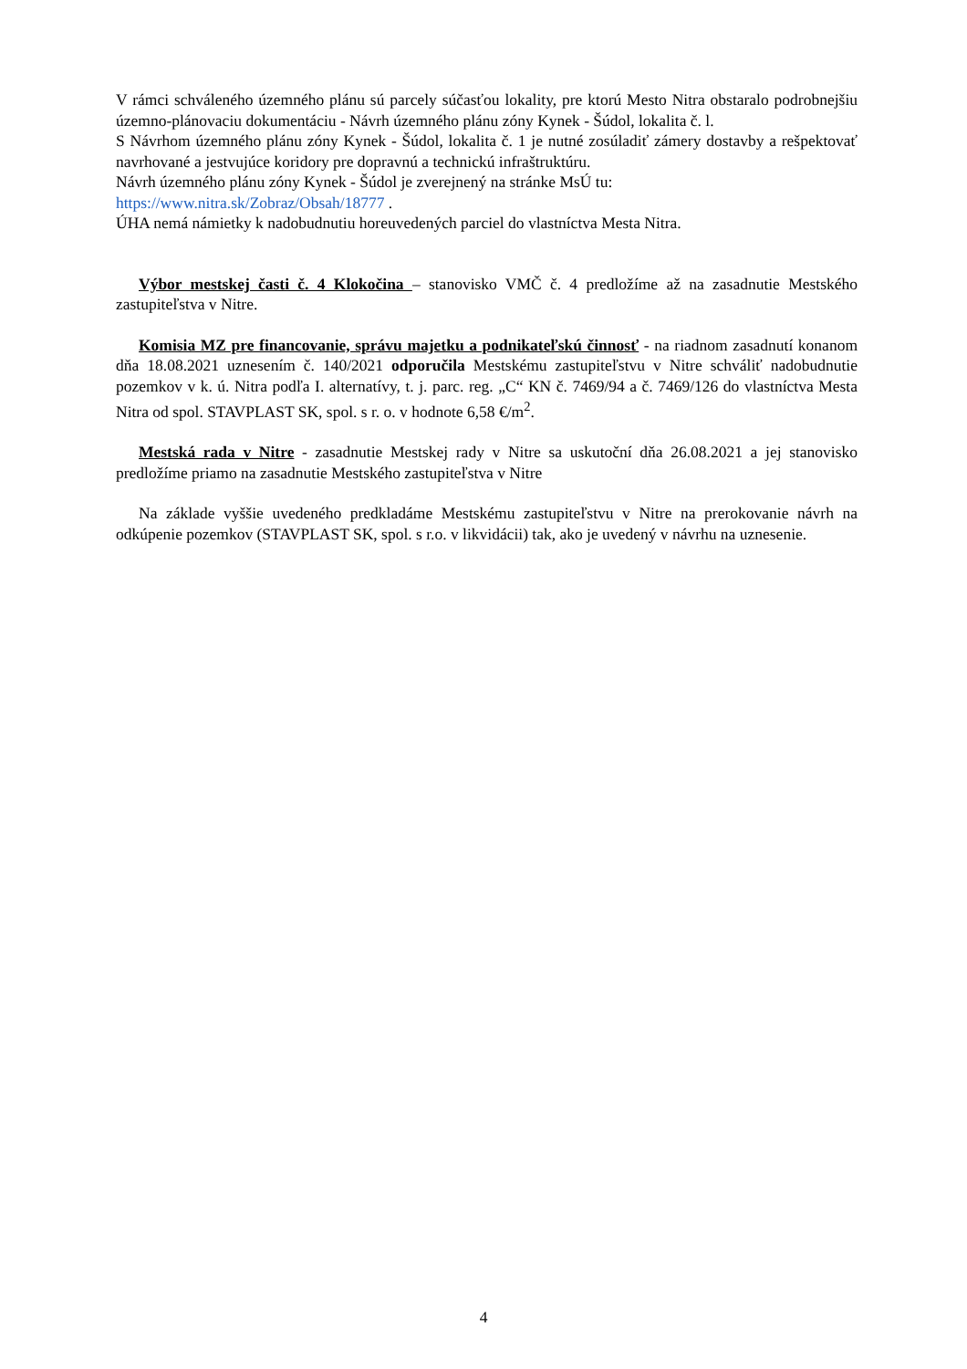V rámci schváleného územného plánu sú parcely súčasťou lokality, pre ktorú Mesto Nitra obstaralo podrobnejšiu územno-plánovaciu dokumentáciu - Návrh územného plánu zóny Kynek - Šúdol, lokalita č. l.
S Návrhom územného plánu zóny Kynek - Šúdol, lokalita č. 1 je nutné zosúladiť zámery dostavby a rešpektovať navrhované a jestvujúce koridory pre dopravnú a technickú infraštruktúru.
Návrh územného plánu zóny Kynek - Šúdol je zverejnený na stránke MsÚ tu:
https://www.nitra.sk/Zobraz/Obsah/18777 .
ÚHA nemá námietky k nadobudnutiu horeuvedených parciel do vlastníctva Mesta Nitra.
Výbor mestskej časti č. 4 Klokočina – stanovisko VMČ č. 4 predložíme až na zasadnutie Mestského zastupiteľstva v Nitre.
Komisia MZ pre financovanie, správu majetku a podnikateľskú činnosť - na riadnom zasadnutí konanom dňa 18.08.2021 uznesením č. 140/2021 odporučila Mestskému zastupiteľstvu v Nitre schváliť nadobudnutie pozemkov v k. ú. Nitra podľa I. alternatívy, t. j. parc. reg. „C“ KN č. 7469/94 a č. 7469/126 do vlastníctva Mesta Nitra od spol. STAVPLAST SK, spol. s r. o. v hodnote 6,58 €/m<sup>2</sup>.
Mestská rada v Nitre - zasadnutie Mestskej rady v Nitre sa uskutoční dňa 26.08.2021 a jej stanovisko predložíme priamo na zasadnutie Mestského zastupiteľstva v Nitre
Na základe vyššie uvedeného predkladáme Mestskému zastupiteľstvu v Nitre na prerokovanie návrh na odkúpenie pozemkov (STAVPLAST SK, spol. s r.o. v likvidácii) tak, ako je uvedený v návrhu na uznesenie.
4